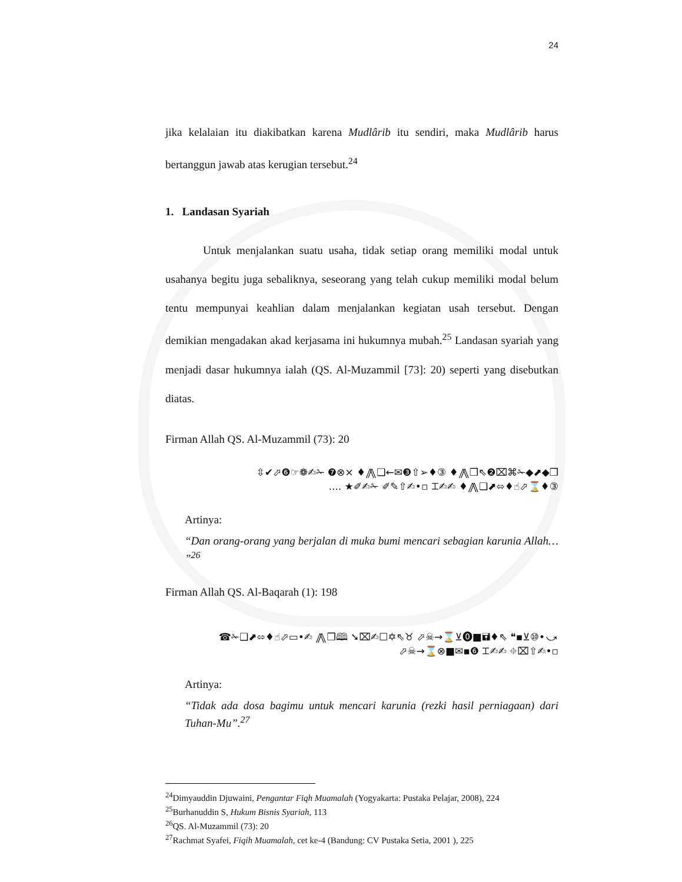24
jika kelalaian itu diakibatkan karena Mudlârib itu sendiri, maka Mudlârib harus bertanggun jawab atas kerugian tersebut.<sup>24</sup>
1. Landasan Syariah
Untuk menjalankan suatu usaha, tidak setiap orang memiliki modal untuk usahanya begitu juga sebaliknya, seseorang yang telah cukup memiliki modal belum tentu mempunyai keahlian dalam menjalankan kegiatan usah tersebut. Dengan demikian mengadakan akad kerjasama ini hukumnya mubah.<sup>25</sup> Landasan syariah yang menjadi dasar hukumnya ialah (QS. Al-Muzammil [73]: 20) seperti yang disebutkan diatas.
Firman Allah QS. Al-Muzammil (73): 20
⇳✔⬀❻☞❁✍✁ ❼⊗× ♦⨇❑←✉❸⇧➢♦③ ♦⨇❒⇖❷⌧⌘✁◆⬈◆❒
.... ★✐✍✁ ✐✎⇧✍•▫ ⌶✍✍ ♦⨇❑⬈⬄♦☝⬀⌛♦③
Artinya:
“Dan orang-orang yang berjalan di muka bumi mencari sebagian karunia Allah… ”<sup>26</sup>
Firman Allah QS. Al-Baqarah (1): 198
☎✁❑⬈⬄♦☝⬀▭•✍ ⨇❒🕮 ➘⌧✍☐✡⇖♉ ⬀☠→⌛⊻⓿■🖬♦⇖ ❝▪⊻⑩•⤻
⬀☠→⌛⊗■✉▪❻ ⌶✍✍ ⌖⌧⇧✍•▫
Artinya:
“Tidak ada dosa bagimu untuk mencari karunia (rezki hasil perniagaan) dari Tuhan-Mu”.<sup>27</sup>
<sup>24</sup> Dimyauddin Djuwaini, Pengantar Fiqh Muamalah (Yogyakarta: Pustaka Pelajar, 2008), 224
<sup>25</sup> Burhanuddin S, Hukum Bisnis Syariah, 113
<sup>26</sup> QS. Al-Muzammil (73): 20
<sup>27</sup> Rachmat Syafei, Fiqih Muamalah, cet ke-4 (Bandung: CV Pustaka Setia, 2001 ), 225